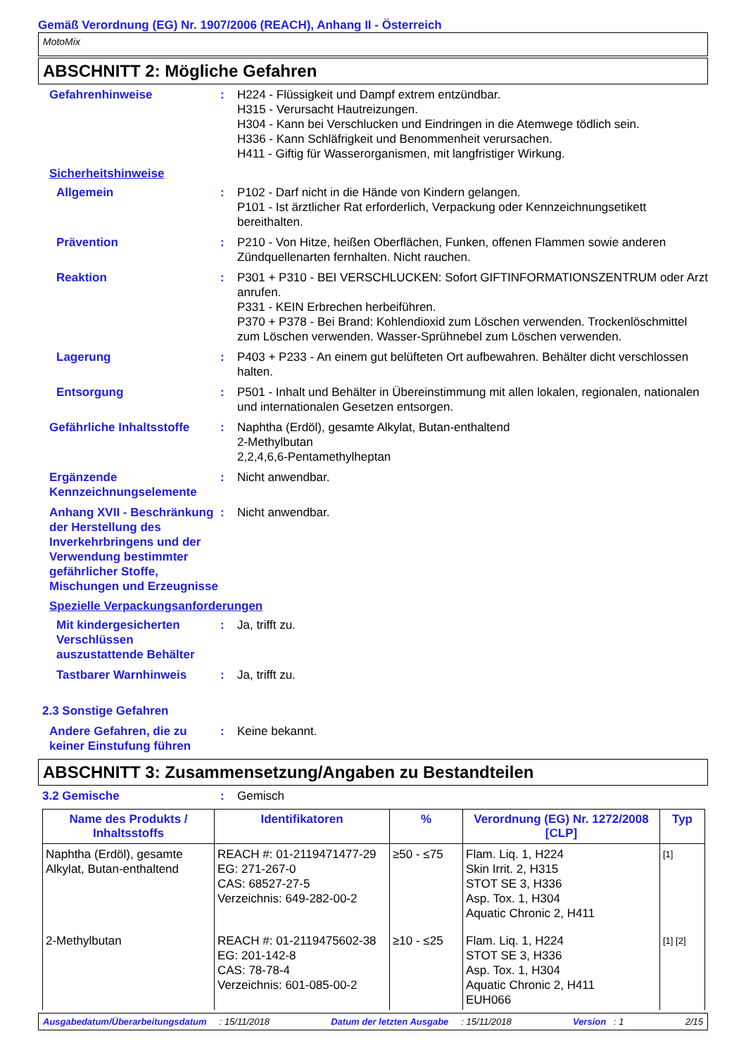Gemäß Verordnung (EG) Nr. 1907/2006 (REACH), Anhang II - Österreich
MotoMix
ABSCHNITT 2: Mögliche Gefahren
Gefahrenhinweise : H224 - Flüssigkeit und Dampf extrem entzündbar.
H315 - Verursacht Hautreizungen.
H304 - Kann bei Verschlucken und Eindringen in die Atemwege tödlich sein.
H336 - Kann Schläfrigkeit und Benommenheit verursachen.
H411 - Giftig für Wasserorganismen, mit langfristiger Wirkung.
Sicherheitshinweise
Allgemein : P102 - Darf nicht in die Hände von Kindern gelangen.
P101 - Ist ärztlicher Rat erforderlich, Verpackung oder Kennzeichnungsetikett bereithalten.
Prävention : P210 - Von Hitze, heißen Oberflächen, Funken, offenen Flammen sowie anderen Zündquellenarten fernhalten. Nicht rauchen.
Reaktion : P301 + P310 - BEI VERSCHLUCKEN: Sofort GIFTINFORMATIONSZENTRUM oder Arzt anrufen.
P331 - KEIN Erbrechen herbeiführen.
P370 + P378 - Bei Brand: Kohlendioxid zum Löschen verwenden. Trockenlöschmittel zum Löschen verwenden. Wasser-Sprühnebel zum Löschen verwenden.
Lagerung : P403 + P233 - An einem gut belüfteten Ort aufbewahren. Behälter dicht verschlossen halten.
Entsorgung : P501 - Inhalt und Behälter in Übereinstimmung mit allen lokalen, regionalen, nationalen und internationalen Gesetzen entsorgen.
Gefährliche Inhaltsstoffe
: Naphtha (Erdöl), gesamte Alkylat, Butan-enthaltend
2-Methylbutan
2,2,4,6,6-Pentamethylheptan
Ergänzende Kennzeichnungselemente
: Nicht anwendbar.
Anhang XVII - Beschränkung der Herstellung des Inverkehrbringens und der Verwendung bestimmter gefährlicher Stoffe, Mischungen und Erzeugnisse
: Nicht anwendbar.
Spezielle Verpackungsanforderungen
Mit kindergesicherten Verschlüssen auszustattende Behälter
: Ja, trifft zu.
Tastbarer Warnhinweis : Ja, trifft zu.
2.3 Sonstige Gefahren
Andere Gefahren, die zu keiner Einstufung führen
: Keine bekannt.
ABSCHNITT 3: Zusammensetzung/Angaben zu Bestandteilen
3.2 Gemische : Gemisch
| Name des Produkts / Inhaltsstoffs | Identifikatoren | % | Verordnung (EG) Nr. 1272/2008 [CLP] | Typ |
| --- | --- | --- | --- | --- |
| Naphtha (Erdöl), gesamte Alkylat, Butan-enthaltend | REACH #: 01-2119471477-29 EG: 271-267-0 CAS: 68527-27-5 Verzeichnis: 649-282-00-2 | ≥50 - ≤75 | Flam. Liq. 1, H224 Skin Irrit. 2, H315 STOT SE 3, H336 Asp. Tox. 1, H304 Aquatic Chronic 2, H411 | [1] |
| 2-Methylbutan | REACH #: 01-2119475602-38 EG: 201-142-8 CAS: 78-78-4 Verzeichnis: 601-085-00-2 | ≥10 - ≤25 | Flam. Liq. 1, H224 STOT SE 3, H336 Asp. Tox. 1, H304 Aquatic Chronic 2, H411 EUH066 | [1] [2] |
Ausgabedatum/Überarbeitungsdatum : 15/11/2018 Datum der letzten Ausgabe : 15/11/2018 Version : 1 2/15